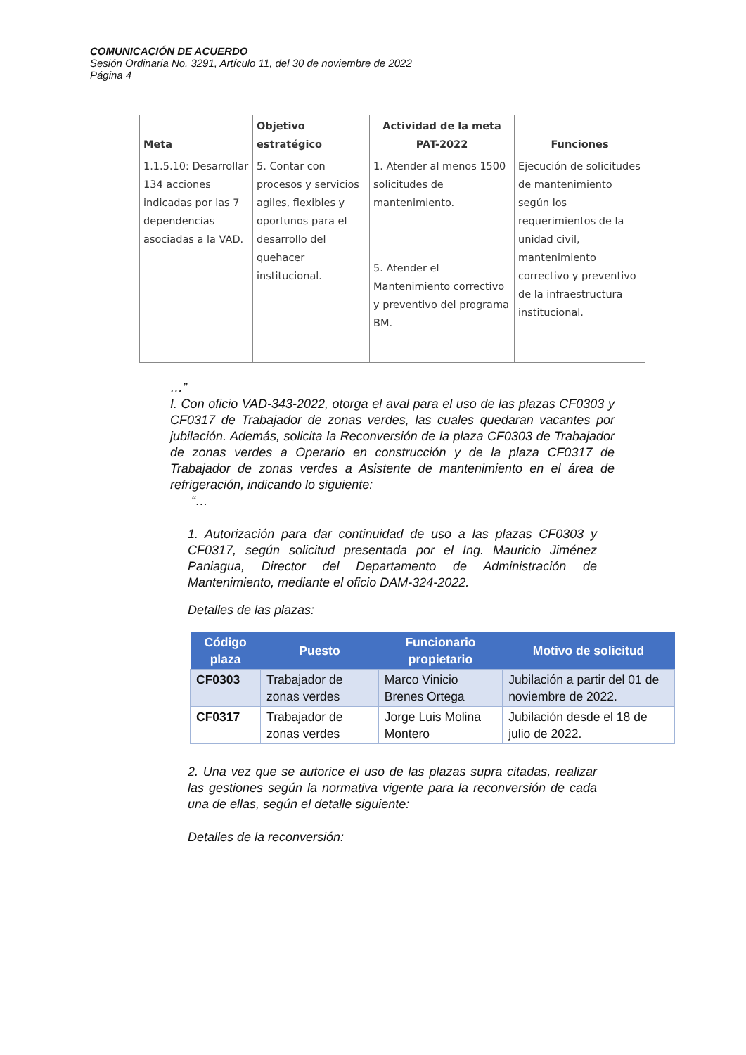COMUNICACIÓN DE ACUERDO
Sesión Ordinaria No. 3291, Artículo 11, del 30 de noviembre de 2022
Página 4
| Meta | Objetivo estratégico | Actividad de la meta PAT-2022 | Funciones |
| --- | --- | --- | --- |
| 1.1.5.10: Desarrollar 134 acciones indicadas por las 7 dependencias asociadas a la VAD. | 5. Contar con procesos y servicios agiles, flexibles y oportunos para el desarrollo del quehacer institucional. | 1. Atender al menos 1500 solicitudes de mantenimiento. | Ejecución de solicitudes de mantenimiento según los requerimientos de la unidad civil, mantenimiento correctivo y preventivo de la infraestructura institucional. |
| | | 5. Atender el Mantenimiento correctivo y preventivo del programa BM. | |
…”
I. Con oficio VAD-343-2022, otorga el aval para el uso de las plazas CF0303 y CF0317 de Trabajador de zonas verdes, las cuales quedaran vacantes por jubilación. Además, solicita la Reconversión de la plaza CF0303 de Trabajador de zonas verdes a Operario en construcción y de la plaza CF0317 de Trabajador de zonas verdes a Asistente de mantenimiento en el área de refrigeración, indicando lo siguiente:
“…
1. Autorización para dar continuidad de uso a las plazas CF0303 y CF0317, según solicitud presentada por el Ing. Mauricio Jiménez Paniagua, Director del Departamento de Administración de Mantenimiento, mediante el oficio DAM-324-2022.
Detalles de las plazas:
| Código plaza | Puesto | Funcionario propietario | Motivo de solicitud |
| --- | --- | --- | --- |
| CF0303 | Trabajador de zonas verdes | Marco Vinicio Brenes Ortega | Jubilación a partir del 01 de noviembre de 2022. |
| CF0317 | Trabajador de zonas verdes | Jorge Luis Molina Montero | Jubilación desde el 18 de julio de 2022. |
2. Una vez que se autorice el uso de las plazas supra citadas, realizar las gestiones según la normativa vigente para la reconversión de cada una de ellas, según el detalle siguiente:
Detalles de la reconversión: